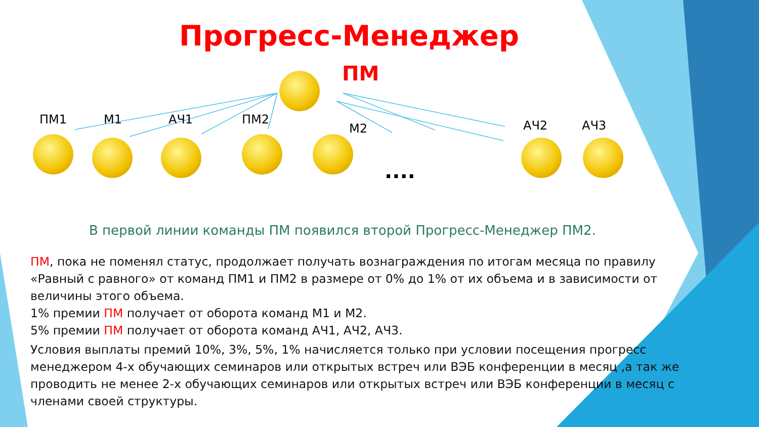Прогресс-Менеджер
ПМ
ПМ1 М1 АЧ1 ПМ2
М2 АЧ2 АЧ3
....
В первой линии команды ПМ появился второй Прогресс-Менеджер ПМ2.
ПМ, пока не поменял статус, продолжает получать вознаграждения по итогам месяца по правилу «Равный с равного» от команд ПМ1 и ПМ2 в размере от 0% до 1% от их объема и в зависимости от величины этого объема.
1% премии ПМ получает от оборота команд М1 и М2.
5% премии ПМ получает от оборота команд АЧ1, АЧ2, АЧ3.
Условия выплаты премий 10%, 3%, 5%, 1% начисляется только при условии посещения прогресс менеджером 4-х обучающих семинаров или открытых встреч или ВЭБ конференции в месяц ,а так же проводить не менее 2-х обучающих семинаров или открытых встреч или ВЭБ конференции в месяц с членами своей структуры.